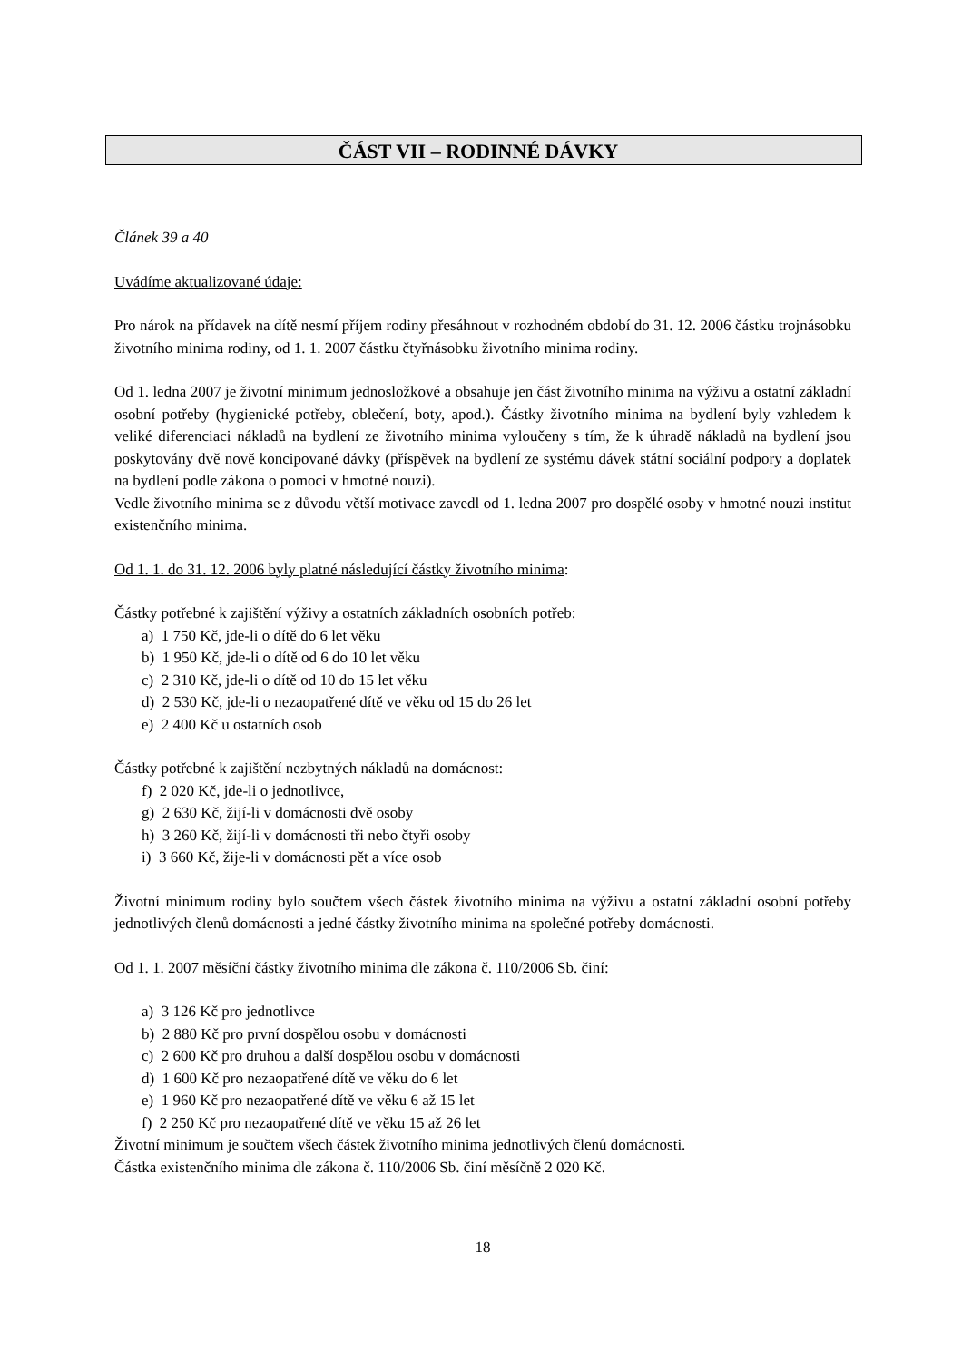ČÁST VII – RODINNÉ DÁVKY
Článek 39 a 40
Uvádíme aktualizované údaje:
Pro nárok na přídavek na dítě nesmí příjem rodiny přesáhnout v rozhodném období do 31. 12. 2006 částku trojnásobku životního minima rodiny, od 1. 1. 2007 částku čtyřnásobku životního minima rodiny.
Od 1. ledna 2007 je životní minimum jednosložkové a obsahuje jen část životního minima na výživu a ostatní základní osobní potřeby (hygienické potřeby, oblečení, boty, apod.). Částky životního minima na bydlení byly vzhledem k veliké diferenciaci nákladů na bydlení ze životního minima vyloučeny s tím, že k úhradě nákladů na bydlení jsou poskytovány dvě nově koncipované dávky (příspěvek na bydlení ze systému dávek státní sociální podpory a doplatek na bydlení podle zákona o pomoci v hmotné nouzi).
Vedle životního minima se z důvodu větší motivace zavedl od 1. ledna 2007 pro dospělé osoby v hmotné nouzi institut existenčního minima.
Od 1. 1. do 31. 12. 2006 byly platné následující částky životního minima:
Částky potřebné k zajištění výživy a ostatních základních osobních potřeb:
a) 1 750 Kč, jde-li o dítě do 6 let věku
b) 1 950 Kč, jde-li o dítě od 6 do 10 let věku
c) 2 310 Kč, jde-li o dítě od 10 do 15 let věku
d) 2 530 Kč, jde-li o nezaopatřené dítě ve věku od 15 do 26 let
e) 2 400 Kč u ostatních osob
Částky potřebné k zajištění nezbytných nákladů na domácnost:
f) 2 020 Kč, jde-li o jednotlivce,
g) 2 630 Kč, žijí-li v domácnosti dvě osoby
h) 3 260 Kč, žijí-li v domácnosti tři nebo čtyři osoby
i) 3 660 Kč, žije-li v domácnosti pět a více osob
Životní minimum rodiny bylo součtem všech částek životního minima na výživu a ostatní základní osobní potřeby jednotlivých členů domácnosti a jedné částky životního minima na společné potřeby domácnosti.
Od 1. 1. 2007 měsíční částky životního minima dle zákona č. 110/2006 Sb. činí:
a) 3 126 Kč pro jednotlivce
b) 2 880 Kč pro první dospělou osobu v domácnosti
c) 2 600 Kč pro druhou a další dospělou osobu v domácnosti
d) 1 600 Kč pro nezaopatřené dítě ve věku do 6 let
e) 1 960 Kč pro nezaopatřené dítě ve věku 6 až 15 let
f) 2 250 Kč pro nezaopatřené dítě ve věku 15 až 26 let
Životní minimum je součtem všech částek životního minima jednotlivých členů domácnosti.
Částka existenčního minima dle zákona č. 110/2006 Sb. činí měsíčně 2 020 Kč.
18